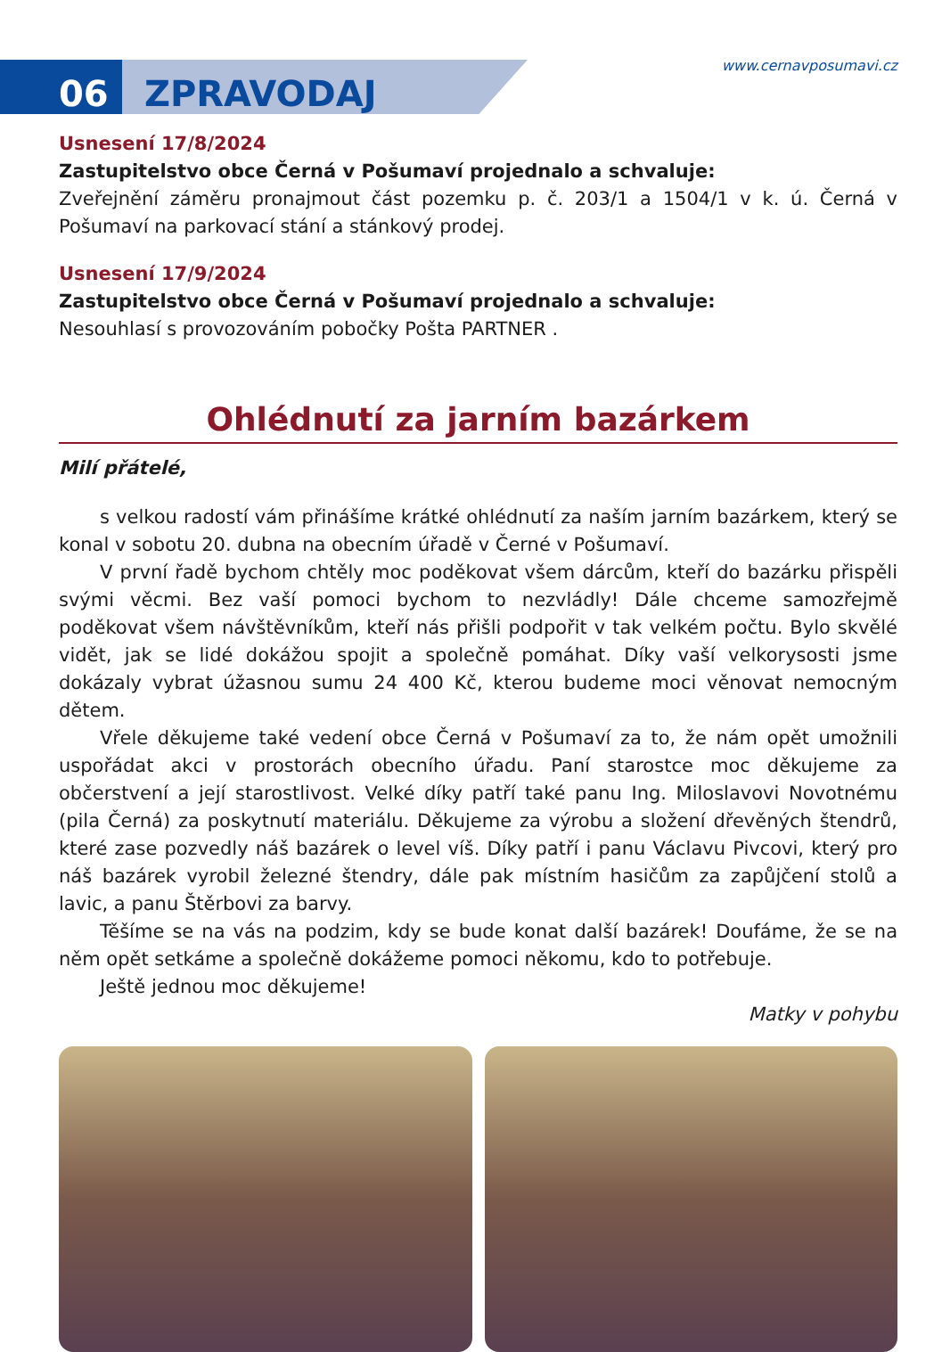06 ZPRAVODAJ
www.cernavposumavi.cz
Usnesení 17/8/2024
Zastupitelstvo obce Černá v Pošumaví projednalo a schvaluje:
Zveřejnění záměru pronajmout část pozemku p. č. 203/1 a 1504/1 v k. ú. Černá v Pošumaví na parkovací stání a stánkový prodej.
Usnesení 17/9/2024
Zastupitelstvo obce Černá v Pošumaví projednalo a schvaluje:
Nesouhlasí s provozováním pobočky Pošta PARTNER .
Ohlédnutí za jarním bazárkem
Milí přátelé,
s velkou radostí vám přinášíme krátké ohlédnutí za naším jarním bazárkem, který se konal v sobotu 20. dubna na obecním úřadě v Černé v Pošumaví.
V první řadě bychom chtěly moc poděkovat všem dárcům, kteří do bazárku přispěli svými věcmi. Bez vaší pomoci bychom to nezvládly! Dále chceme samozřejmě poděkovat všem návštěvníkům, kteří nás přišli podpořit v tak velkém počtu. Bylo skvělé vidět, jak se lidé dokážou spojit a společně pomáhat. Díky vaší velkorysosti jsme dokázaly vybrat úžasnou sumu 24 400 Kč, kterou budeme moci věnovat nemocným dětem.
Vřele děkujeme také vedení obce Černá v Pošumaví za to, že nám opět umožnili uspořádat akci v prostorách obecního úřadu. Paní starostce moc děkujeme za občerstvení a její starostlivost. Velké díky patří také panu Ing. Miloslavovi Novotnému (pila Černá) za poskytnutí materiálu. Děkujeme za výrobu a složení dřevěných štendrů, které zase pozvedly náš bazárek o level víš. Díky patří i panu Václavu Pivcovi, který pro náš bazárek vyrobil železné štendry, dále pak místním hasičům za zapůjčení stolů a lavic, a panu Štěrbovi za barvy.
Těšíme se na vás na podzim, kdy se bude konat další bazárek! Doufáme, že se na něm opět setkáme a společně dokážeme pomoci někomu, kdo to potřebuje.
Ještě jednou moc děkujeme!
Matky v pohybu